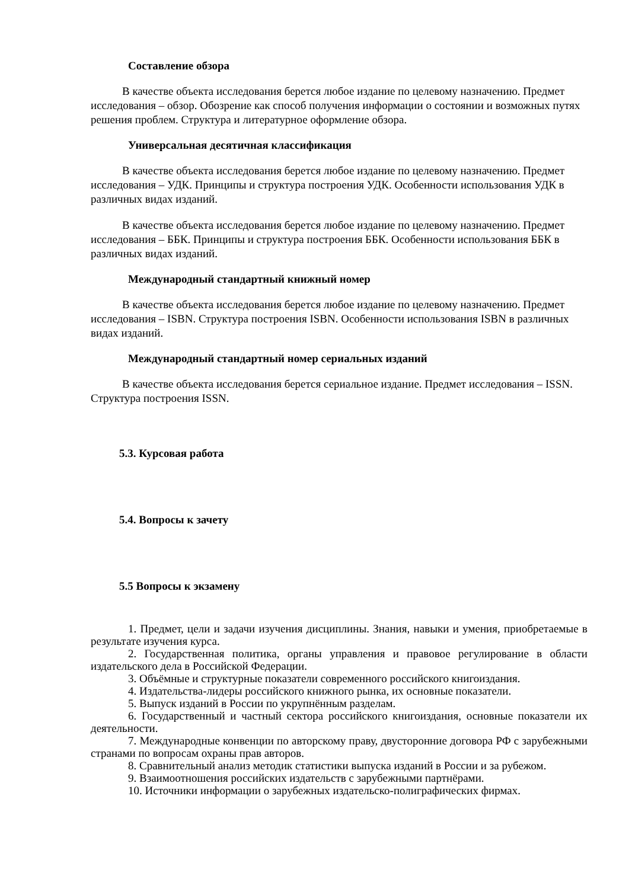Составление обзора
В качестве объекта исследования берется любое издание по целевому назначению. Предмет исследования – обзор. Обозрение как способ получения информации о состоянии и возможных путях решения проблем. Структура и литературное оформление обзора.
Универсальная десятичная классификация
В качестве объекта исследования берется любое издание по целевому назначению. Предмет исследования – УДК. Принципы и структура построения УДК. Особенности использования УДК в различных видах изданий.
В качестве объекта исследования берется любое издание по целевому назначению. Предмет исследования – ББК. Принципы и структура построения ББК. Особенности использования ББК в различных видах изданий.
Международный стандартный книжный номер
В качестве объекта исследования берется любое издание по целевому назначению. Предмет исследования – ISBN. Структура построения ISBN. Особенности использования ISBN в различных видах изданий.
Международный стандартный номер сериальных изданий
В качестве объекта исследования берется сериальное издание. Предмет исследования – ISSN. Структура построения ISSN.
5.3. Курсовая работа
5.4. Вопросы к зачету
5.5 Вопросы к экзамену
1. Предмет, цели и задачи изучения дисциплины. Знания, навыки и умения, приобретаемые в результате изучения курса.
2. Государственная политика, органы управления и правовое регулирование в области издательского дела в Российской Федерации.
3. Объёмные и структурные показатели современного российского книгоиздания.
4. Издательства-лидеры российского книжного рынка, их основные показатели.
5. Выпуск изданий в России по укрупнённым разделам.
6. Государственный и частный сектора российского книгоиздания, основные показатели их деятельности.
7. Международные конвенции по авторскому праву, двусторонние договора РФ с зарубежными странами по вопросам охраны прав авторов.
8. Сравнительный анализ методик статистики выпуска изданий в России и за рубежом.
9. Взаимоотношения российских издательств с зарубежными партнёрами.
10. Источники информации о зарубежных издательско-полиграфических фирмах.